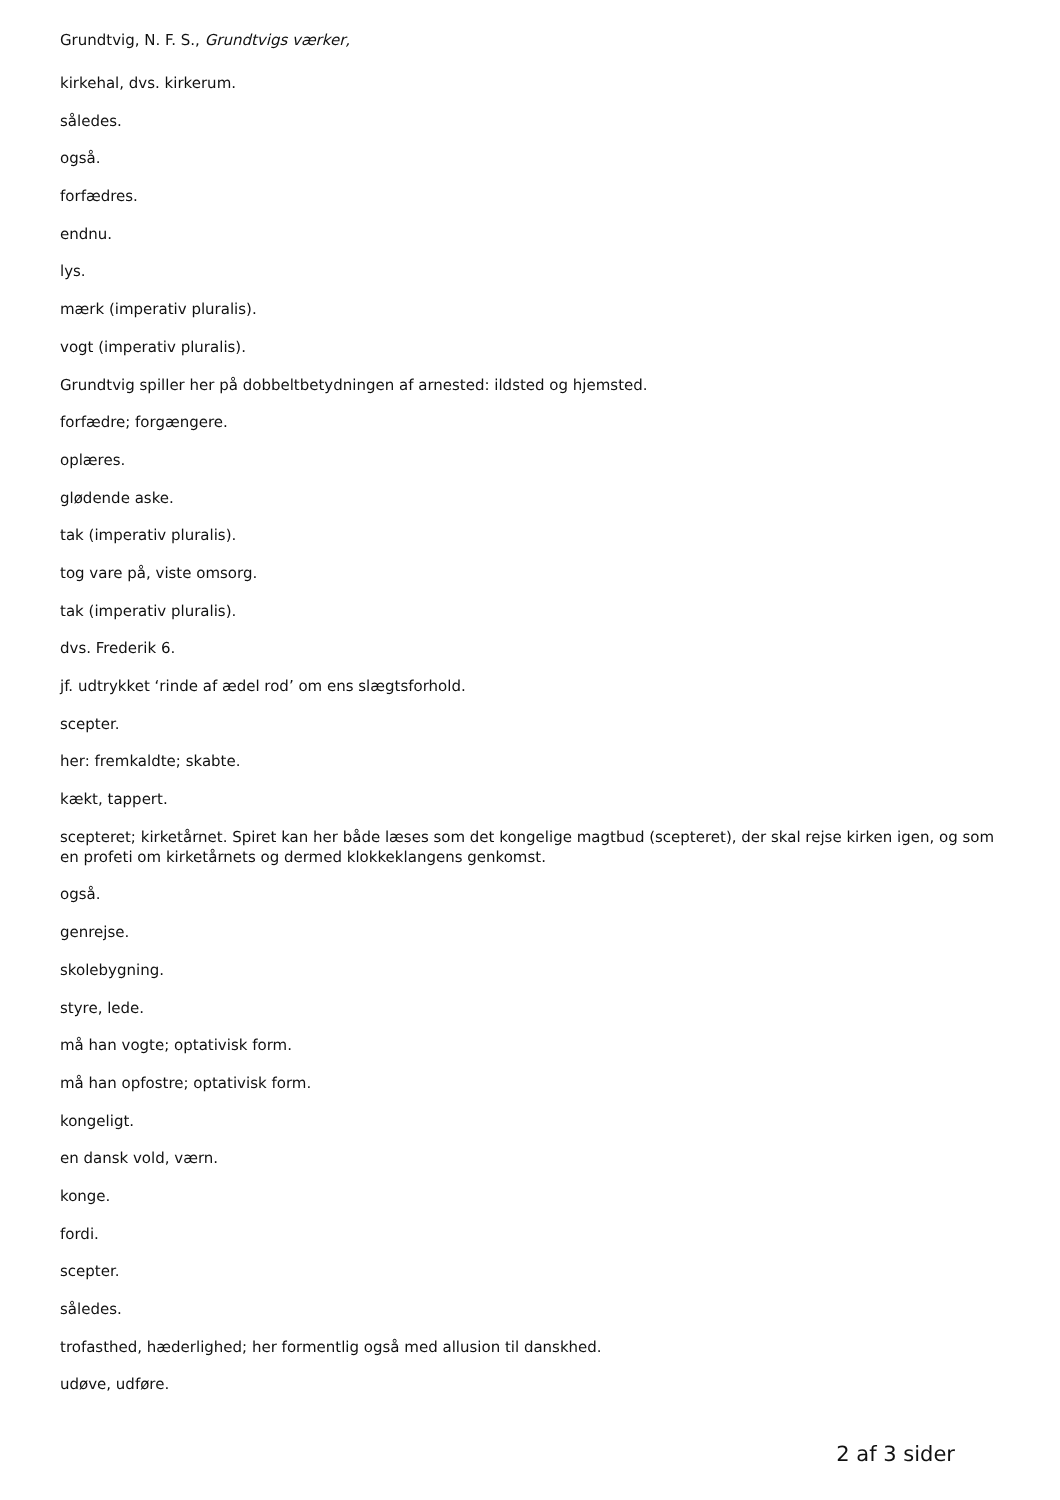Grundtvig, N. F. S., Grundtvigs værker,
kirkehal, dvs. kirkerum.
således.
også.
forfædres.
endnu.
lys.
mærk (imperativ pluralis).
vogt (imperativ pluralis).
Grundtvig spiller her på dobbeltbetydningen af arnested: ildsted og hjemsted.
forfædre; forgængere.
oplæres.
glødende aske.
tak (imperativ pluralis).
tog vare på, viste omsorg.
tak (imperativ pluralis).
dvs. Frederik 6.
jf. udtrykket ‘rinde af ædel rod’ om ens slægtsforhold.
scepter.
her: fremkaldte; skabte.
kækt, tappert.
scepteret; kirketårnet. Spiret kan her både læses som det kongelige magtbud (scepteret), der skal rejse kirken igen, og som en profeti om kirketårnets og dermed klokkeklangens genkomst.
også.
genrejse.
skolebygning.
styre, lede.
må han vogte; optativisk form.
må han opfostre; optativisk form.
kongeligt.
en dansk vold, værn.
konge.
fordi.
scepter.
således.
trofasthed, hæderlighed; her formentlig også med allusion til danskhed.
udøve, udføre.
2 af 3 sider